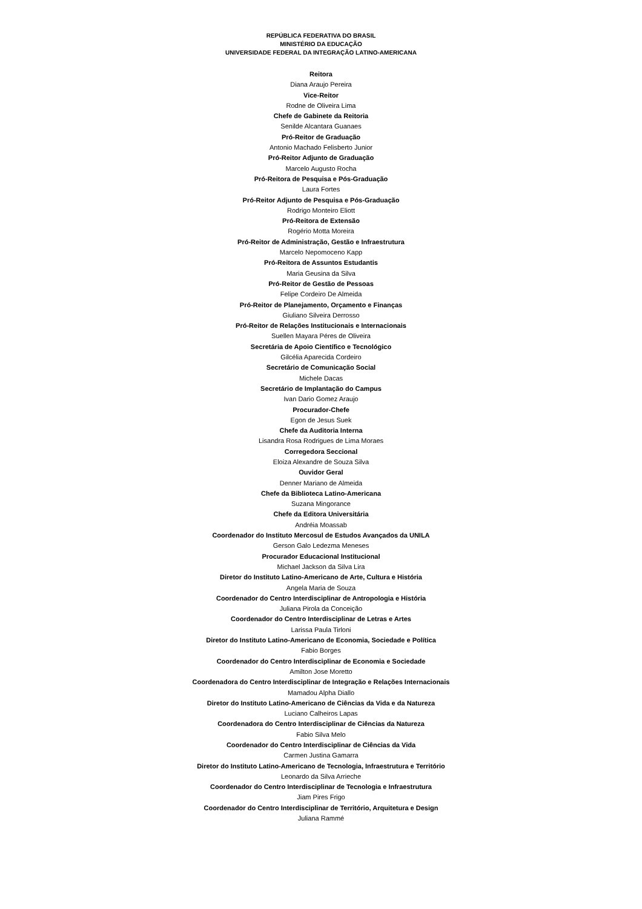REPÚBLICA FEDERATIVA DO BRASIL
MINISTÉRIO DA EDUCAÇÃO
UNIVERSIDADE FEDERAL DA INTEGRAÇÃO LATINO-AMERICANA
Reitora
Diana Araujo Pereira
Vice-Reitor
Rodne de Oliveira Lima
Chefe de Gabinete da Reitoria
Senilde Alcantara Guanaes
Pró-Reitor de Graduação
Antonio Machado Felisberto Junior
Pró-Reitor Adjunto de Graduação
Marcelo Augusto Rocha
Pró-Reitora de Pesquisa e Pós-Graduação
Laura Fortes
Pró-Reitor Adjunto de Pesquisa e Pós-Graduação
Rodrigo Monteiro Eliott
Pró-Reitora de Extensão
Rogério Motta Moreira
Pró-Reitor de Administração, Gestão e Infraestrutura
Marcelo Nepomoceno Kapp
Pró-Reitora de Assuntos Estudantis
Maria Geusina da Silva
Pró-Reitor de Gestão de Pessoas
Felipe Cordeiro De Almeida
Pró-Reitor de Planejamento, Orçamento e Finanças
Giuliano Silveira Derrosso
Pró-Reitor de Relações Institucionais e Internacionais
Suellen Mayara Péres de Oliveira
Secretária de Apoio Científico e Tecnológico
Gilcélia Aparecida Cordeiro
Secretário de Comunicação Social
Michele Dacas
Secretário de Implantação do Campus
Ivan Dario Gomez Araujo
Procurador-Chefe
Egon de Jesus Suek
Chefe da Auditoria Interna
Lisandra Rosa Rodrigues de Lima Moraes
Corregedora Seccional
Eloiza Alexandre de Souza Silva
Ouvidor Geral
Denner Mariano de Almeida
Chefe da Biblioteca Latino-Americana
Suzana Mingorance
Chefe da Editora Universitária
Andréia Moassab
Coordenador do Instituto Mercosul de Estudos Avançados da UNILA
Gerson Galo Ledezma Meneses
Procurador Educacional Institucional
Michael Jackson da Silva Lira
Diretor do Instituto Latino-Americano de Arte, Cultura e História
Angela Maria de Souza
Coordenador do Centro Interdisciplinar de Antropologia e História
Juliana Pirola da Conceição
Coordenador do Centro Interdisciplinar de Letras e Artes
Larissa Paula Tirloni
Diretor do Instituto Latino-Americano de Economia, Sociedade e Política
Fabio Borges
Coordenador do Centro Interdisciplinar de Economia e Sociedade
Amilton Jose Moretto
Coordenadora do Centro Interdisciplinar de Integração e Relações Internacionais
Mamadou Alpha Diallo
Diretor do Instituto Latino-Americano de Ciências da Vida e da Natureza
Luciano Calheiros Lapas
Coordenadora do Centro Interdisciplinar de Ciências da Natureza
Fabio Silva Melo
Coordenador do Centro Interdisciplinar de Ciências da Vida
Carmen Justina Gamarra
Diretor do Instituto Latino-Americano de Tecnologia, Infraestrutura e Território
Leonardo da Silva Arrieche
Coordenador do Centro Interdisciplinar de Tecnologia e Infraestrutura
Jiam Pires Frigo
Coordenador do Centro Interdisciplinar de Território, Arquitetura e Design
Juliana Rammé